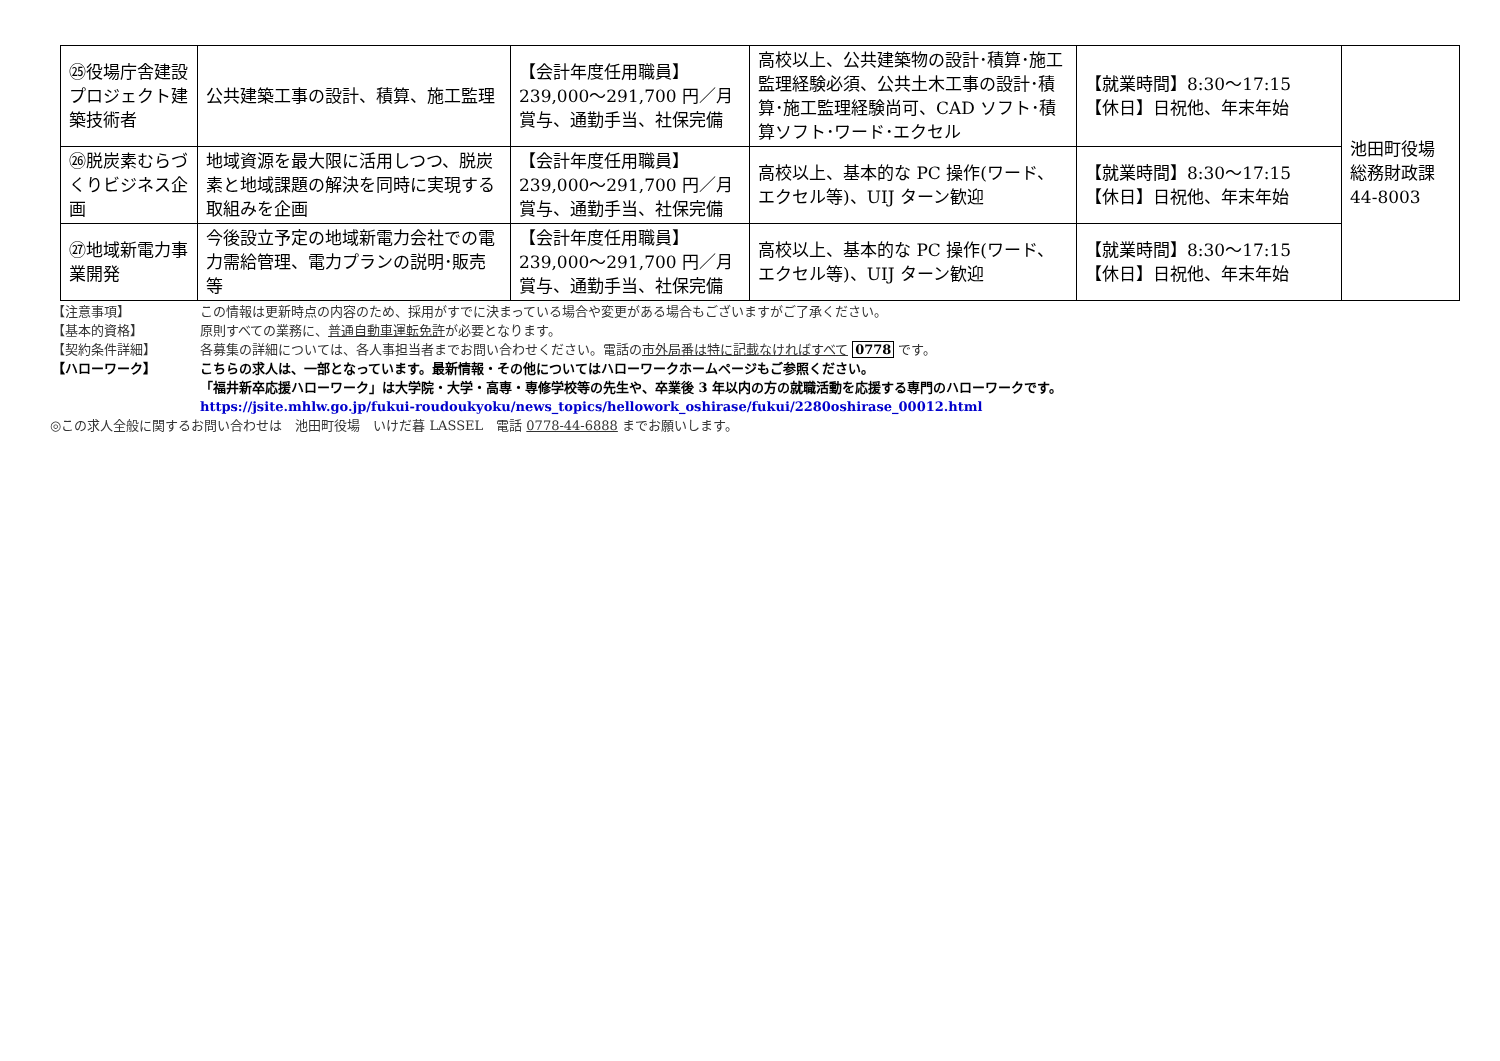| ㉕役場庁舎建設プロジェクト建築技術者 | 公共建築工事の設計、積算、施工監理 | 【会計年度任用職員】 239,000～291,700 円／月 賞与、通勤手当、社保完備 | 高校以上、公共建築物の設計･積算･施工監理経験必須、公共土木工事の設計･積算･施工監理経験尚可、CAD ソフト･積算ソフト･ワード･エクセル | 【就業時間】8:30～17:15 【休日】日祝他、年末年始 | 池田町役場 総務財政課 44-8003 |
| ㉖脱炭素むらづくりビジネス企画 | 地域資源を最大限に活用しつつ、脱炭素と地域課題の解決を同時に実現する取組みを企画 | 【会計年度任用職員】 239,000～291,700 円／月 賞与、通勤手当、社保完備 | 高校以上、基本的な PC 操作(ワード、エクセル等)、UIJ ターン歓迎 | 【就業時間】8:30～17:15 【休日】日祝他、年末年始 | |
| ㉗地域新電力事業開発 | 今後設立予定の地域新電力会社での電力需給管理、電力プランの説明･販売等 | 【会計年度任用職員】 239,000～291,700 円／月 賞与、通勤手当、社保完備 | 高校以上、基本的な PC 操作(ワード、エクセル等)、UIJ ターン歓迎 | 【就業時間】8:30～17:15 【休日】日祝他、年末年始 | |
【注意事項】 この情報は更新時点の内容のため、採用がすでに決まっている場合や変更がある場合もございますがご了承ください。
【基本的資格】 原則すべての業務に、普通自動車運転免許が必要となります。
【契約条件詳細】 各募集の詳細については、各人事担当者までお問い合わせください。電話の市外局番は特に記載なければすべて 0778 です。
【ハローワーク】 こちらの求人は、一部となっています。最新情報・その他についてはハローワークホームページもご参照ください。
「福井新卒応援ハローワーク」は大学院・大学・高専・専修学校等の先生や、卒業後 3 年以内の方の就職活動を応援する専門のハローワークです。
https://jsite.mhlw.go.jp/fukui-roudoukyoku/news_topics/hellowork_oshirase/fukui/2280oshirase_00012.html
◎この求人全般に関するお問い合わせは　池田町役場　いけだ暮 LASSEL　電話 0778-44-6888 までお願いします。